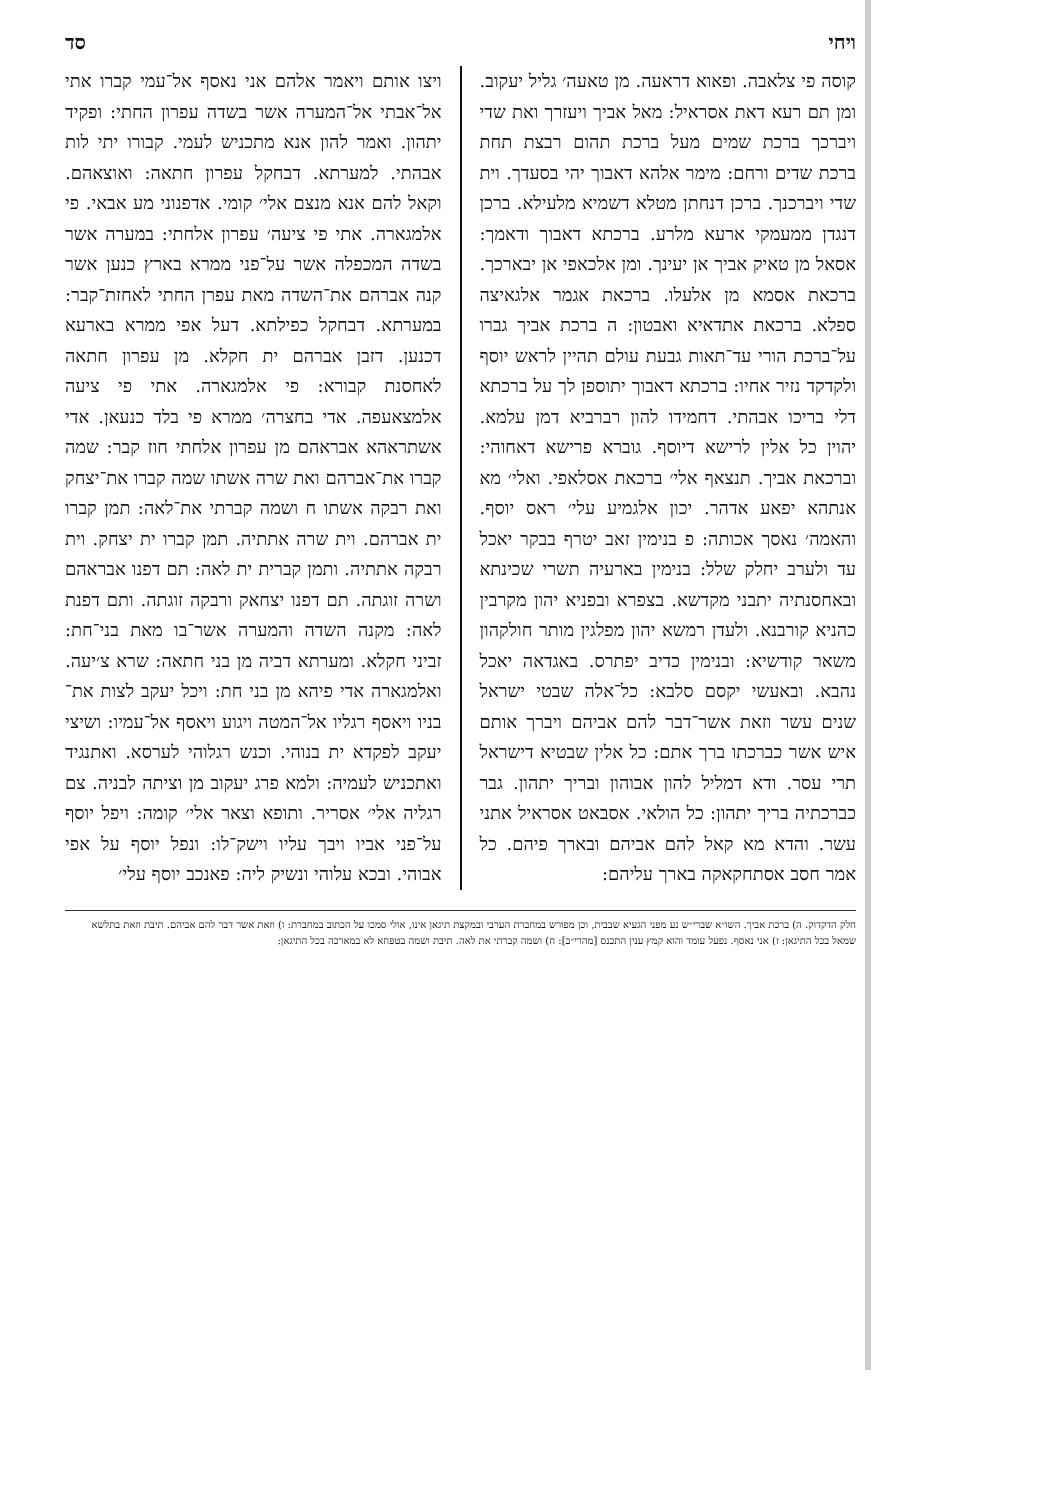ויחי סד
קוסה פי צלאבה. ופאוא דראעה. מן טאעה׳ גליל יעקוב. ומן תם רעא דאת אסראיל: מאל אביך ויעזרך ואת שדי ויברכך ברכת שמים מעל ברכת תהום רבצת תחת ברכת שדים ורחם: מימר אלהא דאבוך יהי בסעדך. וית שדי ויברכנך. ברכן דנחתן מטלא דשמיא מלעילא. ברכן דנגדן ממעמקי ארעא מלרע. ברכתא דאבוך ודאמך: אסאל מן טאיק אביך אן יעינך. ומן אלכאפי אן יבארכך. ברכאת אסמא מן אלעלו. ברכאת אגמר אלגאיצה ספלא. ברכאת אתדאיא ואבטון: ה ברכת אביך גברו על־ברכת הורי עד־תאות גבעת עולם תהיין לראש יוסף ולקדקד נזיר אחיו: ברכתא דאבוך יתוספן לך על ברכתא דלי בריכו אבהתי. דחמידו להון רברביא דמן עלמא. יהוין כל אלין לרישא דיוסף. גוברא פרישא דאחוהי: וברכאת אביך. תנצאף אלי׳ ברכאת אסלאפי. ואלי׳ מא אנתהא יפאע אדהר. יכון אלגמיע עלי׳ ראס יוסף. והאמה׳ נאסך אכותה: פ בנימין זאב יטרף בבקר יאכל עד ולערב יחלק שלל: בנימין בארעיה תשרי שכינתא ובאחסנתיה יתבני מקדשא. בצפרא ובפניא יהון מקרבין כהניא קורבנא. ולעדן רמשא יהון מפלגין מותר חולקהון משאר קודשיא: ובנימין כדיב יפתרס. באגדאה יאכל נהבא. ובאעשי יקסם סלבא: כל־אלה שבטי ישראל שנים עשר וזאת אשר־דבר להם אביהם ויברך אותם איש אשר כברכתו ברך אתם: כל אלין שבטיא דישראל תרי עסר. ודא דמליל להון אבוהון ובריך יתהון. גבר כברכתיה בריך יתהון: כל הולאי. אסבאט אסראיל אתני עשר. והדא מא קאל להם אביהם ובארך פיהם. כל אמר חסב אסתחקאקה בארך עליהם:
ויצו אותם ויאמר אלהם אני נאסף אל־עמי קברו אתי אל־אבתי אל־המערה אשר בשדה עפרון החתי: ופקיד יתהון. ואמר להון אנא מתכניש לעמי. קבורו יתי לות אבהתי. למערתא. דבחקל עפרון חתאה: ואוצאהם. וקאל להם אנא מנצם אלי׳ קומי. אדפנוני מע אבאי. פי אלמגארה. אתי פי ציעה׳ עפרון אלחתי: במערה אשר בשדה המכפלה אשר על־פני ממרא בארץ כנען אשר קנה אברהם את־השדה מאת עפרן החתי לאחזת־קבר: במערתא. דבחקל כפילתא. דעל אפי ממרא בארעא דכנען. דזבן אברהם ית חקלא. מן עפרון חתאה לאחסנת קבורא: פי אלמגארה. אתי פי ציעה אלמצאעפה. אדי בחצרה׳ ממרא פי בלד כנעאן. אדי אשתראהא אבראהם מן עפרון אלחתי חוז קבר: שמה קברו את־אברהם ואת שרה אשתו שמה קברו את־יצחק ואת רבקה אשתו ח ושמה קברתי את־לאה: תמן קברו ית אברהם. וית שרה אתתיה. תמן קברו ית יצחק. וית רבקה אתתיה. ותמן קברית ית לאה: תם דפנו אבראהם ושרה זוגתה. תם דפנו יצחאק ורבקה זוגתה. ותם דפנת לאה: מקנה השדה והמערה אשר־בו מאת בני־חת: זביני חקלא. ומערתא דביה מן בני חתאה: שרא צ׳יעה. ואלמגארה אדי פיהא מן בני חת: ויכל יעקב לצות את־בניו ויאסף רגליו אל־המטה ויגוע ויאסף אל־עמיו: ושיצי יעקב לפקדא ית בנוהי. וכנש רגלוהי לערסא. ואתנגיד ואתכניש לעמיה: ולמא פרג יעקוב מן וציתה לבניה. צם רגליה אלי׳ אסריר. ותופא וצאר אלי׳ קומה: ויפל יוסף על־פני אביו ויבך עליו וישק־לו: ונפל יוסף על אפי אבוהי. ובכא עלוהי ונשיק ליה: פאנכב יוסף עלי׳
חלק הדקדוק. ה) ברכת אביך. השו״א שברי״ש נע מפני הגעיא שבבית, וכן מפורש במחברת הערבי ובמקצת תיגאן אינו, אולי סמכו על הכתוב במחברת: ו) וזאת אשר דבר להם אביהם. תיבת וזאת בתלשא שמאל בכל התיגאן: ז) אני נאסף. נפעל עומד והוא קמץ ענין התכנס [מהרי״ב]: ח) ושמה קברתי את לאה. תיבת ושמה בטפחא לא במארכה בכל התיגאן: